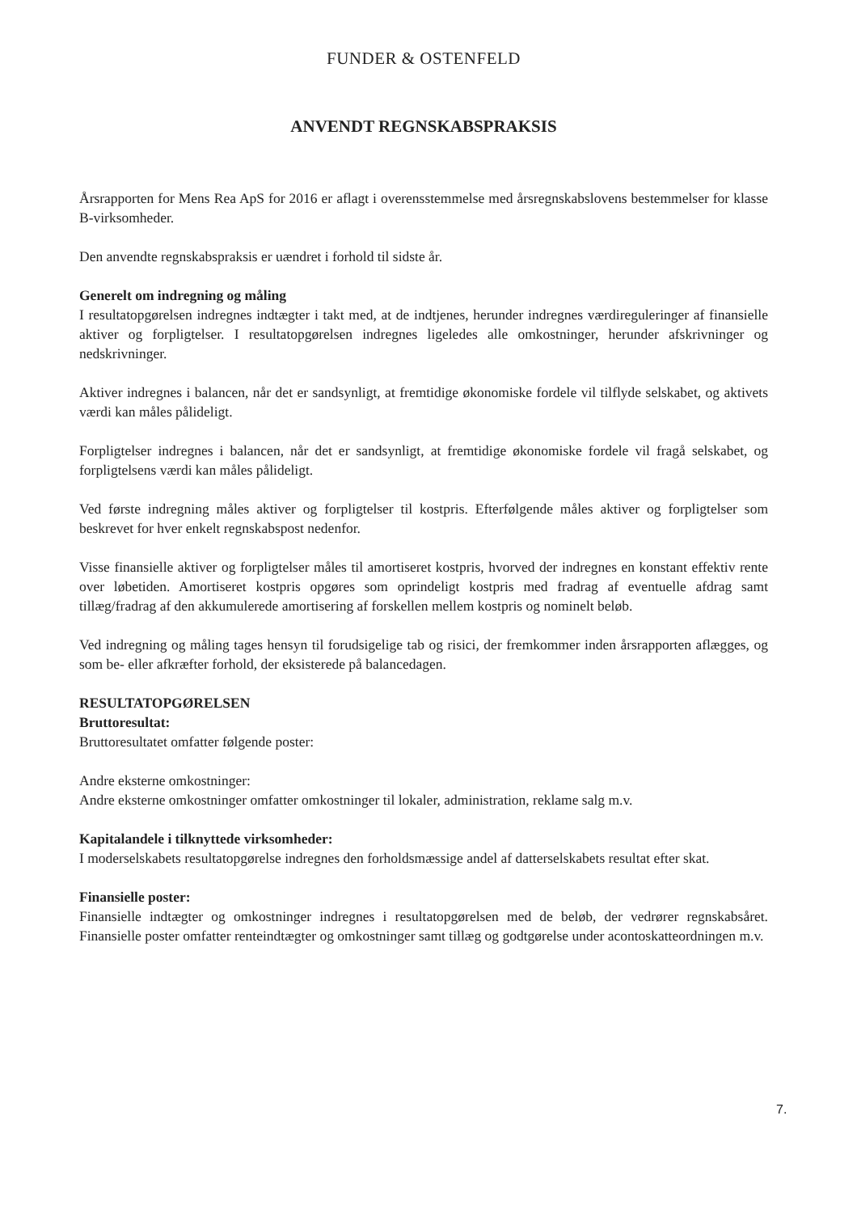FUNDER & OSTENFELD
ANVENDT REGNSKABSPRAKSIS
Årsrapporten for Mens Rea ApS for 2016 er aflagt i overensstemmelse med årsregnskabslovens bestemmelser for klasse B-virksomheder.
Den anvendte regnskabspraksis er uændret i forhold til sidste år.
Generelt om indregning og måling
I resultatopgørelsen indregnes indtægter i takt med, at de indtjenes, herunder indregnes værdireguleringer af finansielle aktiver og forpligtelser. I resultatopgørelsen indregnes ligeledes alle omkostninger, herunder afskrivninger og nedskrivninger.
Aktiver indregnes i balancen, når det er sandsynligt, at fremtidige økonomiske fordele vil tilflyde selskabet, og aktivets værdi kan måles pålideligt.
Forpligtelser indregnes i balancen, når det er sandsynligt, at fremtidige økonomiske fordele vil fragå selskabet, og forpligtelsens værdi kan måles pålideligt.
Ved første indregning måles aktiver og forpligtelser til kostpris. Efterfølgende måles aktiver og forpligtelser som beskrevet for hver enkelt regnskabspost nedenfor.
Visse finansielle aktiver og forpligtelser måles til amortiseret kostpris, hvorved der indregnes en konstant effektiv rente over løbetiden. Amortiseret kostpris opgøres som oprindeligt kostpris med fradrag af eventuelle afdrag samt tillæg/fradrag af den akkumulerede amortisering af forskellen mellem kostpris og nominelt beløb.
Ved indregning og måling tages hensyn til forudsigelige tab og risici, der fremkommer inden årsrapporten aflægges, og som be- eller afkræfter forhold, der eksisterede på balancedagen.
RESULTATOPGØRELSEN
Bruttoresultat:
Bruttoresultatet omfatter følgende poster:
Andre eksterne omkostninger:
Andre eksterne omkostninger omfatter omkostninger til lokaler, administration, reklame salg m.v.
Kapitalandele i tilknyttede virksomheder:
I moderselskabets resultatopgørelse indregnes den forholdsmæssige andel af datterselskabets resultat efter skat.
Finansielle poster:
Finansielle indtægter og omkostninger indregnes i resultatopgørelsen med de beløb, der vedrører regnskabsåret. Finansielle poster omfatter renteindtægter og omkostninger samt tillæg og godtgørelse under acontoskatteordningen m.v.
7.